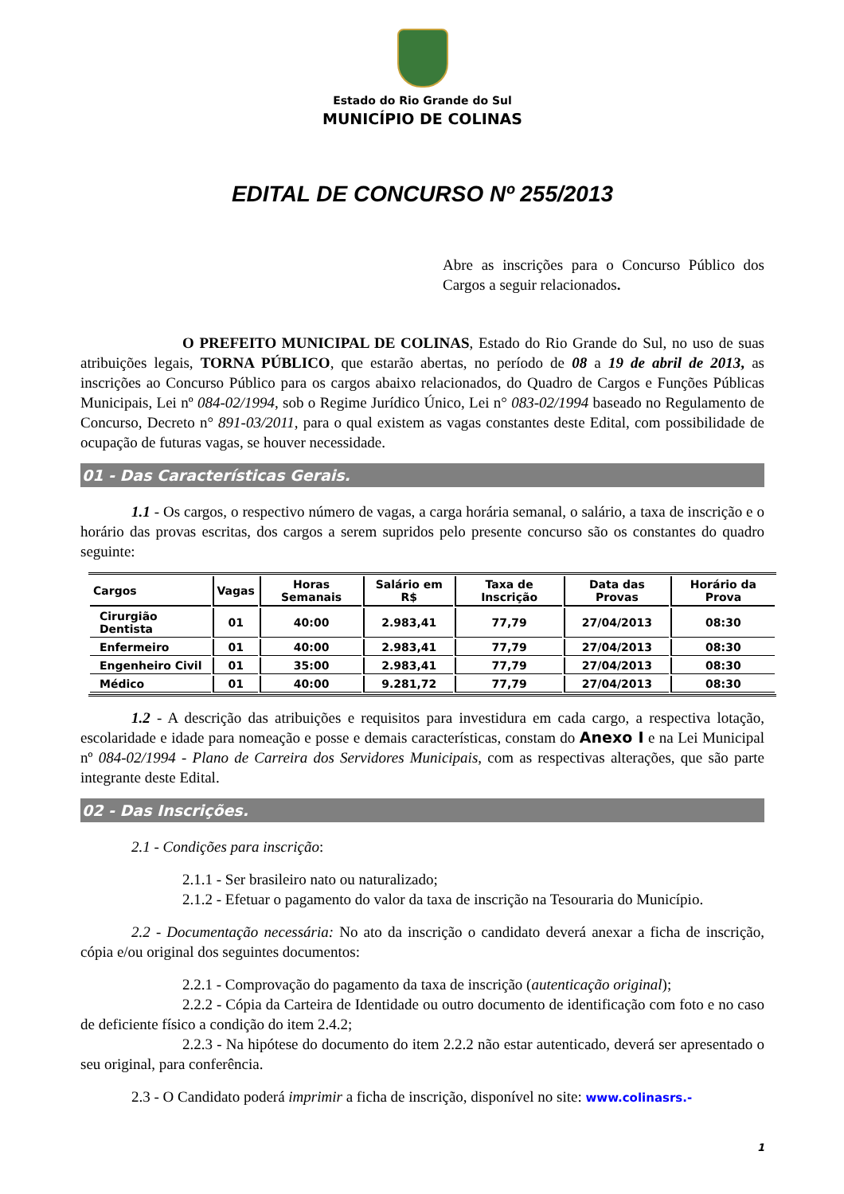Estado do Rio Grande do Sul
MUNICÍPIO DE COLINAS
EDITAL DE CONCURSO Nº 255/2013
Abre as inscrições para o Concurso Público dos Cargos a seguir relacionados.
O PREFEITO MUNICIPAL DE COLINAS, Estado do Rio Grande do Sul, no uso de suas atribuições legais, TORNA PÚBLICO, que estarão abertas, no período de 08 a 19 de abril de 2013, as inscrições ao Concurso Público para os cargos abaixo relacionados, do Quadro de Cargos e Funções Públicas Municipais, Lei nº 084-02/1994, sob o Regime Jurídico Único, Lei n° 083-02/1994 baseado no Regulamento de Concurso, Decreto n° 891-03/2011, para o qual existem as vagas constantes deste Edital, com possibilidade de ocupação de futuras vagas, se houver necessidade.
01 - Das Características Gerais.
1.1 - Os cargos, o respectivo número de vagas, a carga horária semanal, o salário, a taxa de inscrição e o horário das provas escritas, dos cargos a serem supridos pelo presente concurso são os constantes do quadro seguinte:
| Cargos | Vagas | Horas Semanais | Salário em R$ | Taxa de Inscrição | Data das Provas | Horário da Prova |
| --- | --- | --- | --- | --- | --- | --- |
| Cirurgião Dentista | 01 | 40:00 | 2.983,41 | 77,79 | 27/04/2013 | 08:30 |
| Enfermeiro | 01 | 40:00 | 2.983,41 | 77,79 | 27/04/2013 | 08:30 |
| Engenheiro Civil | 01 | 35:00 | 2.983,41 | 77,79 | 27/04/2013 | 08:30 |
| Médico | 01 | 40:00 | 9.281,72 | 77,79 | 27/04/2013 | 08:30 |
1.2 - A descrição das atribuições e requisitos para investidura em cada cargo, a respectiva lotação, escolaridade e idade para nomeação e posse e demais características, constam do Anexo I e na Lei Municipal nº 084-02/1994 - Plano de Carreira dos Servidores Municipais, com as respectivas alterações, que são parte integrante deste Edital.
02 - Das Inscrições.
2.1 - Condições para inscrição:
2.1.1 - Ser brasileiro nato ou naturalizado;
2.1.2 - Efetuar o pagamento do valor da taxa de inscrição na Tesouraria do Município.
2.2 - Documentação necessária: No ato da inscrição o candidato deverá anexar a ficha de inscrição, cópia e/ou original dos seguintes documentos:
2.2.1 - Comprovação do pagamento da taxa de inscrição (autenticação original);
2.2.2 - Cópia da Carteira de Identidade ou outro documento de identificação com foto e no caso de deficiente físico a condição do item 2.4.2;
2.2.3 - Na hipótese do documento do item 2.2.2 não estar autenticado, deverá ser apresentado o seu original, para conferência.
2.3 - O Candidato poderá imprimir a ficha de inscrição, disponível no site: www.colinasrs.-
1